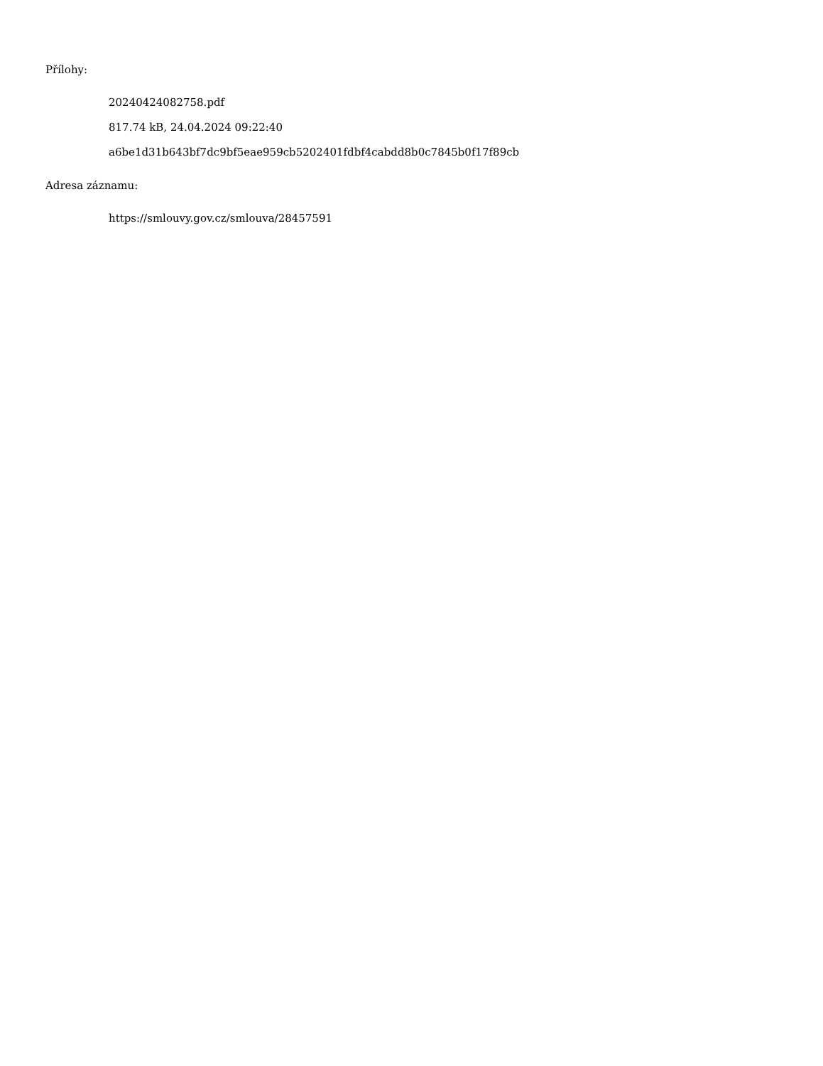Přílohy:
20240424082758.pdf
817.74 kB, 24.04.2024 09:22:40
a6be1d31b643bf7dc9bf5eae959cb5202401fdbf4cabdd8b0c7845b0f17f89cb
Adresa záznamu:
https://smlouvy.gov.cz/smlouva/28457591